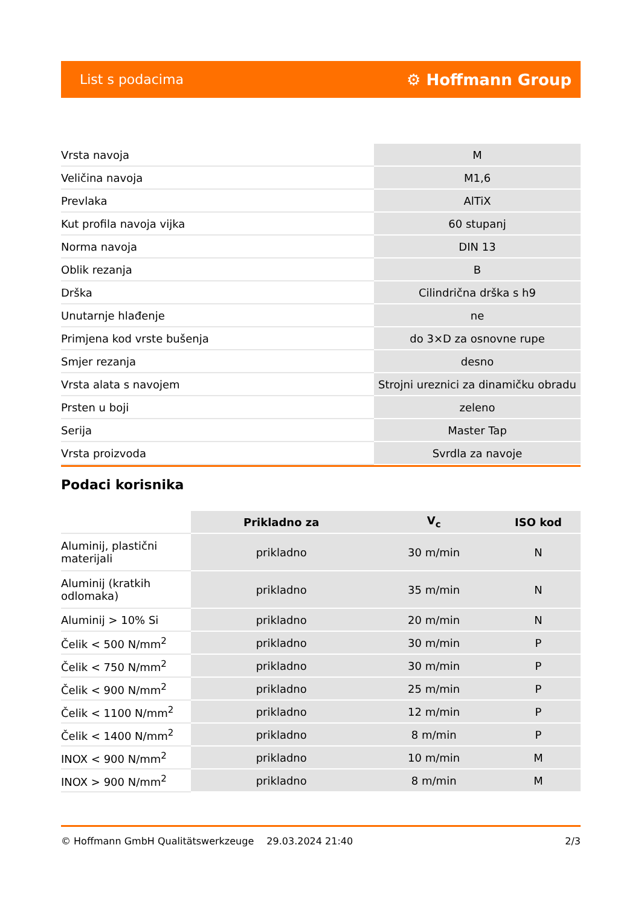List s podacima ⚙ Hoffmann Group
| Vrsta navoja | M |
| Veličina navoja | M1,6 |
| Prevlaka | AlTiX |
| Kut profila navoja vijka | 60 stupanj |
| Norma navoja | DIN 13 |
| Oblik rezanja | B |
| Drška | Cilindrična drška s h9 |
| Unutarnje hlađenje | ne |
| Primjena kod vrste bušenja | do 3×D za osnovne rupe |
| Smjer rezanja | desno |
| Vrsta alata s navojem | Strojni ureznici za dinamičku obradu |
| Prsten u boji | zeleno |
| Serija | Master Tap |
| Vrsta proizvoda | Svrdla za navoje |
Podaci korisnika
| | Prikladno za | V<sub>c</sub> | ISO kod |
| --- | --- | --- | --- |
| Aluminij, plastični materijali | prikladno | 30 m/min | N |
| Aluminij (kratkih odlomaka) | prikladno | 35 m/min | N |
| Aluminij > 10% Si | prikladno | 20 m/min | N |
| Čelik < 500 N/mm<sup>2</sup> | prikladno | 30 m/min | P |
| Čelik < 750 N/mm<sup>2</sup> | prikladno | 30 m/min | P |
| Čelik < 900 N/mm<sup>2</sup> | prikladno | 25 m/min | P |
| Čelik < 1100 N/mm<sup>2</sup> | prikladno | 12 m/min | P |
| Čelik < 1400 N/mm<sup>2</sup> | prikladno | 8 m/min | P |
| INOX < 900 N/mm<sup>2</sup> | prikladno | 10 m/min | M |
| INOX > 900 N/mm<sup>2</sup> | prikladno | 8 m/min | M |
© Hoffmann GmbH Qualitätswerkzeuge 29.03.2024 21:40 2/3